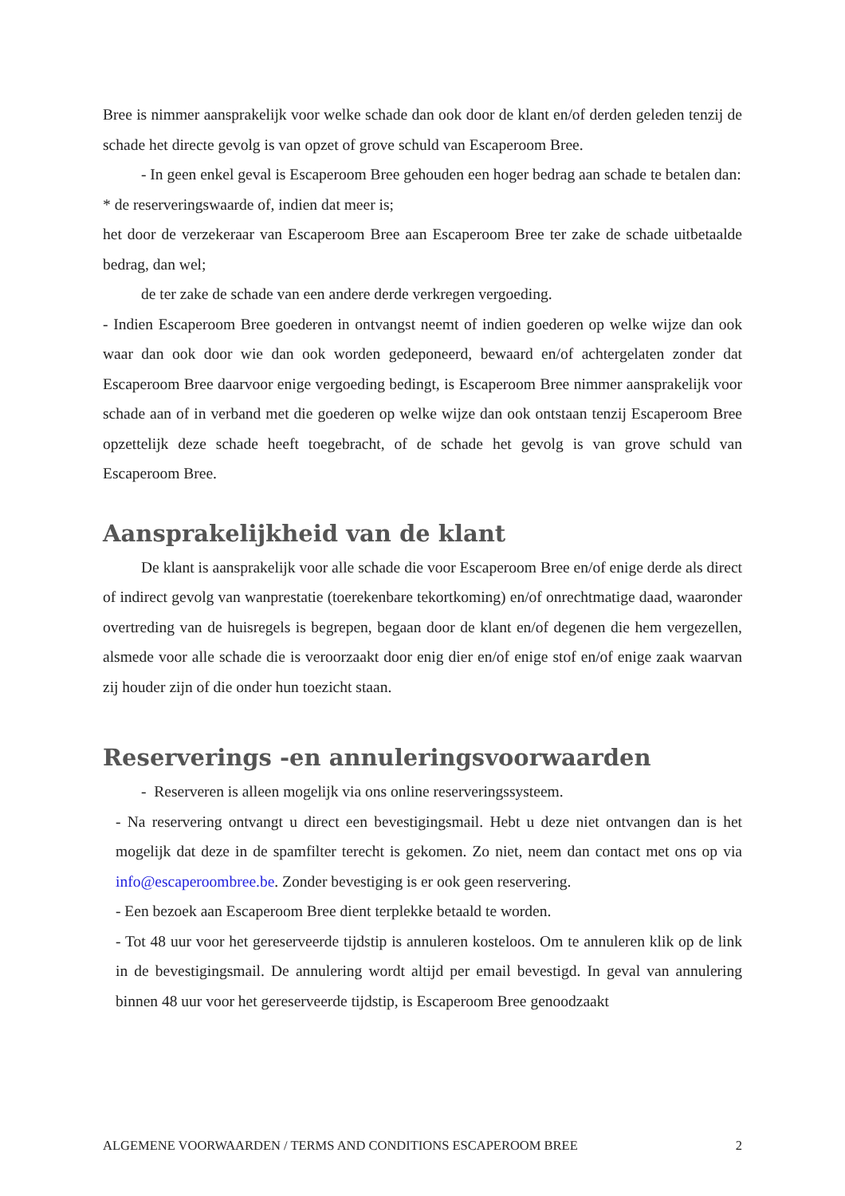Bree is nimmer aansprakelijk voor welke schade dan ook door de klant en/of derden geleden tenzij de schade het directe gevolg is van opzet of grove schuld van Escaperoom Bree.
- In geen enkel geval is Escaperoom Bree gehouden een hoger bedrag aan schade te betalen dan:
* de reserveringswaarde of, indien dat meer is;
het door de verzekeraar van Escaperoom Bree aan Escaperoom Bree ter zake de schade uitbetaalde bedrag, dan wel;
de ter zake de schade van een andere derde verkregen vergoeding.
- Indien Escaperoom Bree goederen in ontvangst neemt of indien goederen op welke wijze dan ook waar dan ook door wie dan ook worden gedeponeerd, bewaard en/of achtergelaten zonder dat Escaperoom Bree daarvoor enige vergoeding bedingt, is Escaperoom Bree nimmer aansprakelijk voor schade aan of in verband met die goederen op welke wijze dan ook ontstaan tenzij Escaperoom Bree opzettelijk deze schade heeft toegebracht, of de schade het gevolg is van grove schuld van Escaperoom Bree.
Aansprakelijkheid van de klant
De klant is aansprakelijk voor alle schade die voor Escaperoom Bree en/of enige derde als direct of indirect gevolg van wanprestatie (toerekenbare tekortkoming) en/of onrechtmatige daad, waaronder overtreding van de huisregels is begrepen, begaan door de klant en/of degenen die hem vergezellen, alsmede voor alle schade die is veroorzaakt door enig dier en/of enige stof en/of enige zaak waarvan zij houder zijn of die onder hun toezicht staan.
Reserverings -en annuleringsvoorwaarden
- Reserveren is alleen mogelijk via ons online reserveringssysteem.
- Na reservering ontvangt u direct een bevestigingsmail. Hebt u deze niet ontvangen dan is het mogelijk dat deze in de spamfilter terecht is gekomen. Zo niet, neem dan contact met ons op via info@escaperoombree.be. Zonder bevestiging is er ook geen reservering.
- Een bezoek aan Escaperoom Bree dient terplekke betaald te worden.
- Tot 48 uur voor het gereserveerde tijdstip is annuleren kosteloos. Om te annuleren klik op de link in de bevestigingsmail. De annulering wordt altijd per email bevestigd. In geval van annulering binnen 48 uur voor het gereserveerde tijdstip, is Escaperoom Bree genoodzaakt
ALGEMENE VOORWAARDEN / TERMS AND CONDITIONS ESCAPEROOM BREE 2